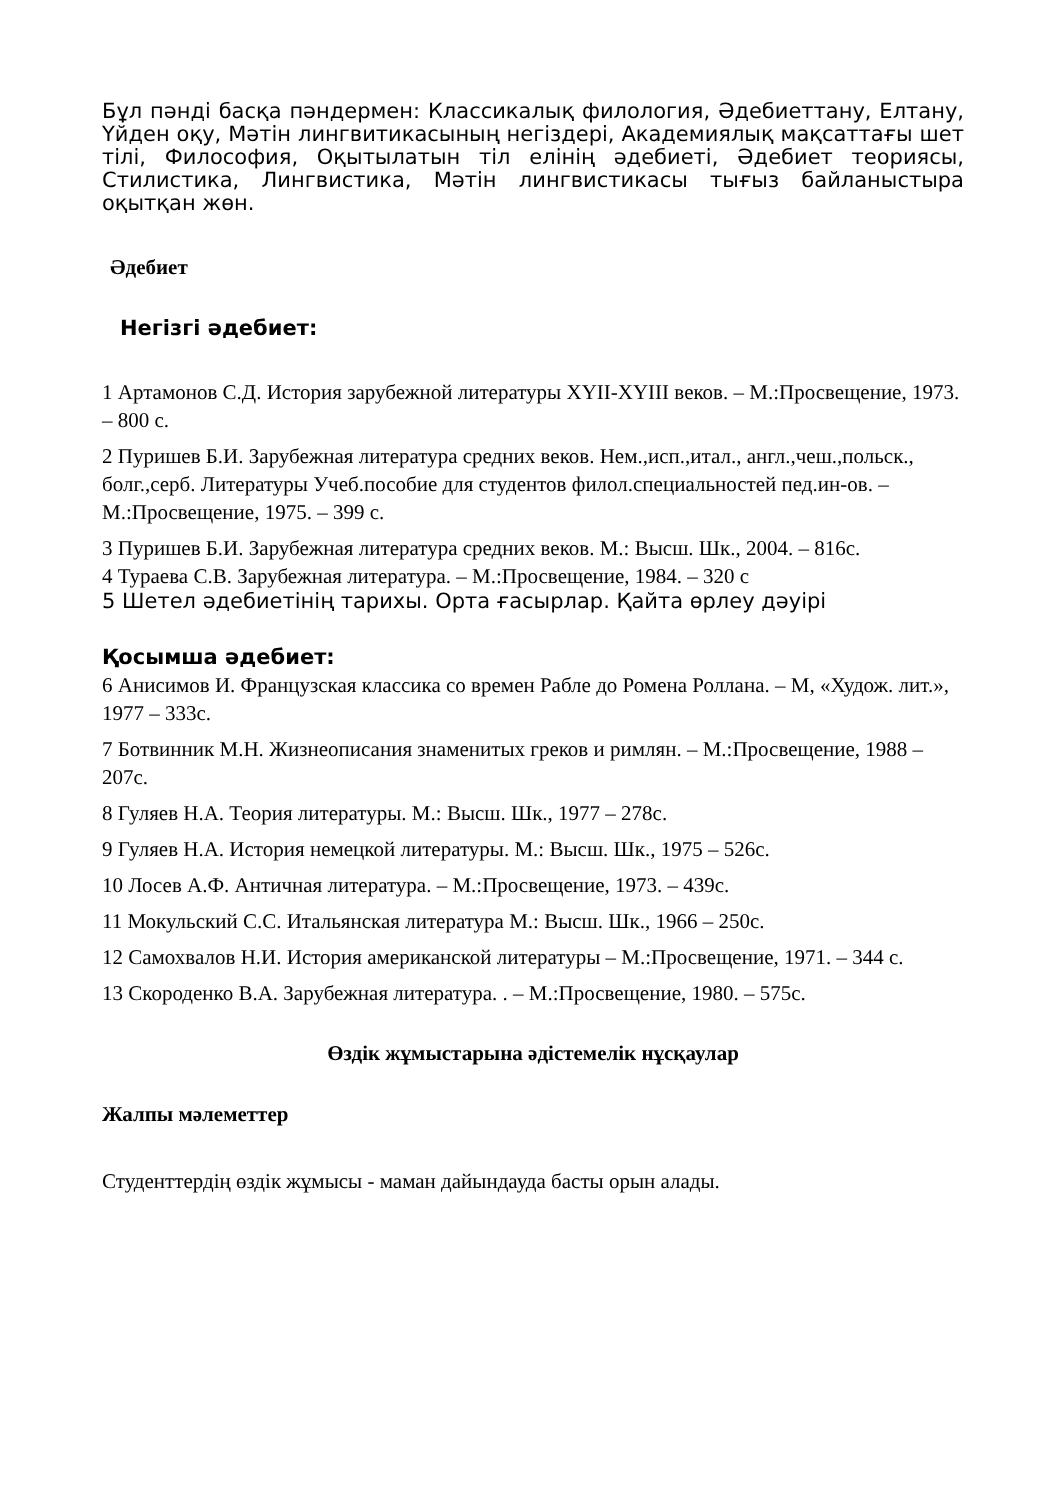Бұл пәнді басқа пәндермен: Классикалық филология, Әдебиеттану, Елтану, Үйден оқу, Мәтін лингвитикасының негіздері, Академиялық мақсаттағы шет тілі, Философия, Оқытылатын тіл елінің әдебиеті, Әдебиет теориясы, Стилистика, Лингвистика, Мәтін лингвистикасы тығыз байланыстыра оқытқан жөн.
Әдебиет
Негізгі әдебиет:
1 Артамонов С.Д. История зарубежной литературы XYII-XYIII веков. – М.:Просвещение, 1973. – 800 с.
2 Пуришев Б.И. Зарубежная литература средних веков. Нем.,исп.,итал., англ.,чеш.,польск., болг.,серб. Литературы Учеб.пособие для студентов филол.специальностей пед.ин-ов. – М.:Просвещение, 1975. – 399 с.
3 Пуришев Б.И. Зарубежная литература средних веков. М.: Высш. Шк., 2004. – 816с.
4 Тураева С.В. Зарубежная литература. – М.:Просвещение, 1984. – 320 с
5 Шетел әдебиетінің тарихы. Орта ғасырлар. Қайта өрлеу дәуірі
Қосымша әдебиет:
6 Анисимов И. Французская классика со времен Рабле до Ромена Роллана. – М, «Худож. лит.», 1977 – 333с.
7 Ботвинник М.Н. Жизнеописания знаменитых греков и римлян. – М.:Просвещение, 1988 – 207с.
8 Гуляев Н.А. Теория литературы. М.: Высш. Шк., 1977 – 278с.
9 Гуляев Н.А. История немецкой литературы. М.: Высш. Шк., 1975 – 526с.
10 Лосев А.Ф. Античная литература. – М.:Просвещение, 1973. – 439с.
11 Мокульский С.С. Итальянская литература М.: Высш. Шк., 1966 – 250с.
12 Самохвалов Н.И. История американской литературы – М.:Просвещение, 1971. – 344 с.
13 Скороденко В.А. Зарубежная литература. . – М.:Просвещение, 1980. – 575с.
Өздік жұмыстарына әдістемелік нұсқаулар
Жалпы мәлеметтер
Студенттердің өздік жұмысы - маман дайындауда басты орын алады.